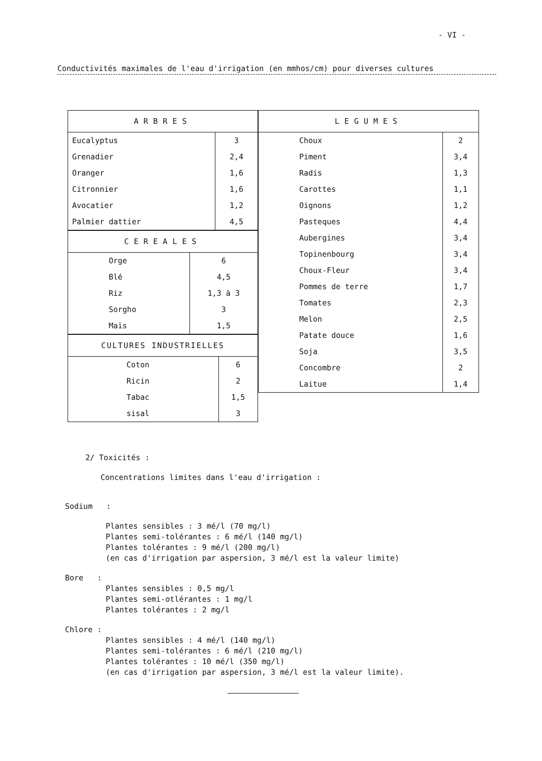- VI -
Conductivités maximales de l'eau d'irrigation (en mmhos/cm) pour diverses cultures
| ARBRES | |
| --- | --- |
| Eucalyptus | 3 |
| Grenadier | 2,4 |
| Oranger | 1,6 |
| Citronnier | 1,6 |
| Avocatier | 1,2 |
| Palmier dattier | 4,5 |
| CEREALES | |
| --- | --- |
| Orge | 6 |
| Blé | 4,5 |
| Riz | 1,3 à 3 |
| Sorgho | 3 |
| Maïs | 1,5 |
| CULTURES INDUSTRIELLES | |
| --- | --- |
| Coton | 6 |
| Ricin | 2 |
| Tabac | 1,5 |
| sisal | 3 |
| LEGUMES | |
| --- | --- |
| Choux | 2 |
| Piment | 3,4 |
| Radis | 1,3 |
| Carottes | 1,1 |
| Oignons | 1,2 |
| Pasteques | 4,4 |
| Aubergines | 3,4 |
| Topinenbourg | 3,4 |
| Choux-Fleur | 3,4 |
| Pommes de terre | 1,7 |
| Tomates | 2,3 |
| Melon | 2,5 |
| Patate douce | 1,6 |
| Soja | 3,5 |
| Concombre | 2 |
| Laitue | 1,4 |
2/ Toxicités :
Concentrations limites dans l'eau d'irrigation :
Sodium :
Plantes sensibles : 3 mé/l (70 mg/l)
Plantes semi-tolérantes : 6 mé/l (140 mg/l)
Plantes tolérantes : 9 mé/l (200 mg/l)
(en cas d'irrigation par aspersion, 3 mé/l est la valeur limite)
Bore :
Plantes sensibles : 0,5 mg/l
Plantes semi-otlérantes : 1 mg/l
Plantes tolérantes : 2 mg/l
Chlore :
Plantes sensibles : 4 mé/l (140 mg/l)
Plantes semi-tolérantes : 6 mé/l (210 mg/l)
Plantes tolérantes : 10 mé/l (350 mg/l)
(en cas d'irrigation par aspersion, 3 mé/l est la valeur limite).